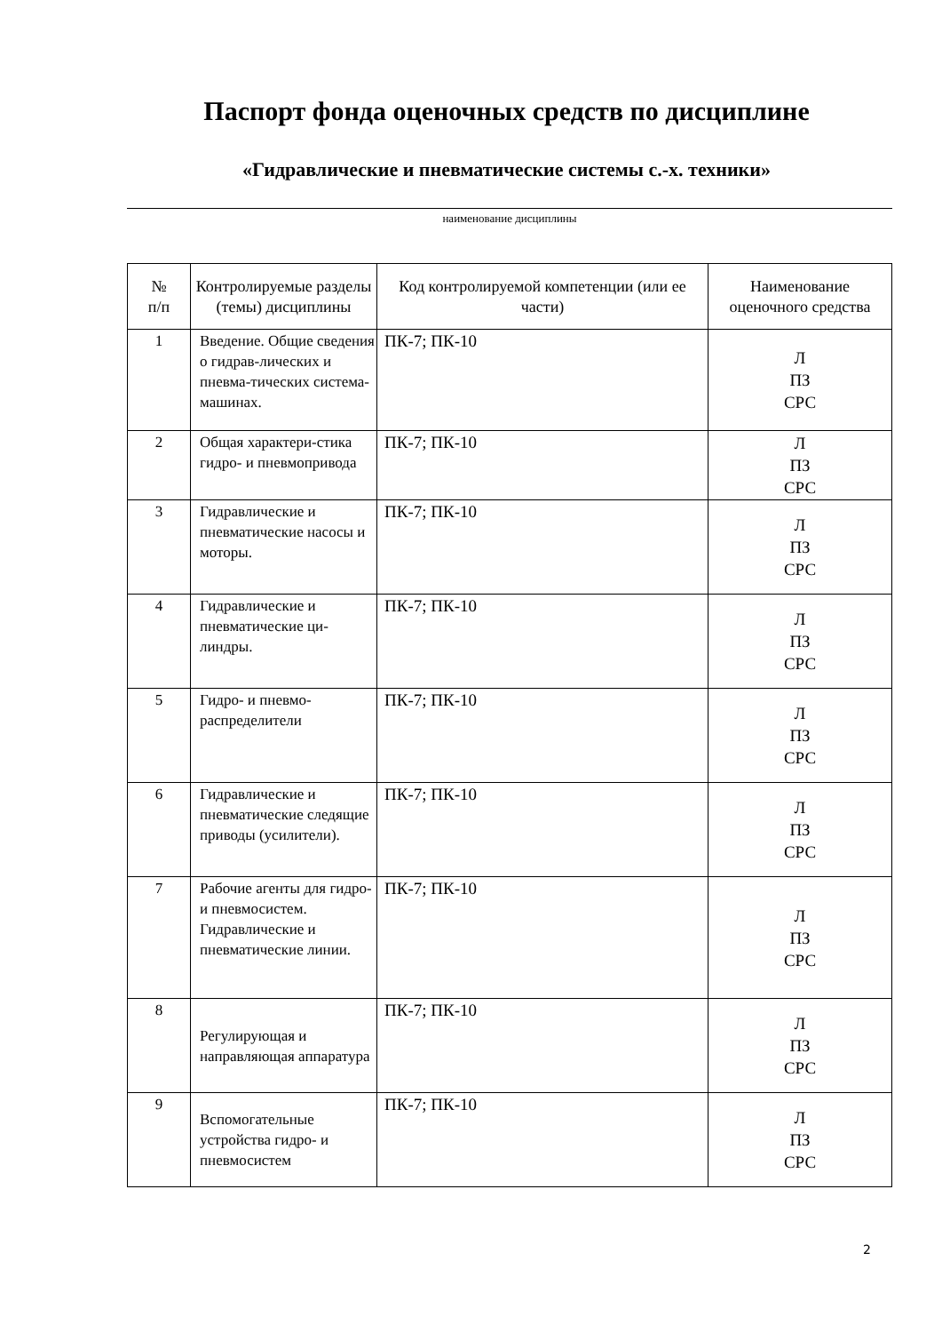Паспорт фонда оценочных средств по дисциплине
«Гидравлические и пневматические системы с.-х. техники»
наименование дисциплины
| № п/п | Контролируемые разделы (темы) дисциплины | Код контролируемой компетенции (или ее части) | Наименование оценочного средства |
| --- | --- | --- | --- |
| 1 | Введение. Общие сведения о гидрав-лических и пневма-тических система-машинах. | ПК-7; ПК-10 | Л ПЗ СРС |
| 2 | Общая характери-стика гидро- и пневмопривода | ПК-7; ПК-10 | Л ПЗ СРС |
| 3 | Гидравлические и пневматические насосы и моторы. | ПК-7; ПК-10 | Л ПЗ СРС |
| 4 | Гидравлические и пневматические ци-линдры. | ПК-7; ПК-10 | Л ПЗ СРС |
| 5 | Гидро- и пневмо-распределители | ПК-7; ПК-10 | Л ПЗ СРС |
| 6 | Гидравлические и пневматические следящие приводы (усилители). | ПК-7; ПК-10 | Л ПЗ СРС |
| 7 | Рабочие агенты для гидро- и пневмосистем. Гидравлические и пневматические линии. | ПК-7; ПК-10 | Л ПЗ СРС |
| 8 | Регулирующая и направляющая аппаратура | ПК-7; ПК-10 | Л ПЗ СРС |
| 9 | Вспомогательные устройства гидро- и пневмосистем | ПК-7; ПК-10 | Л ПЗ СРС |
2